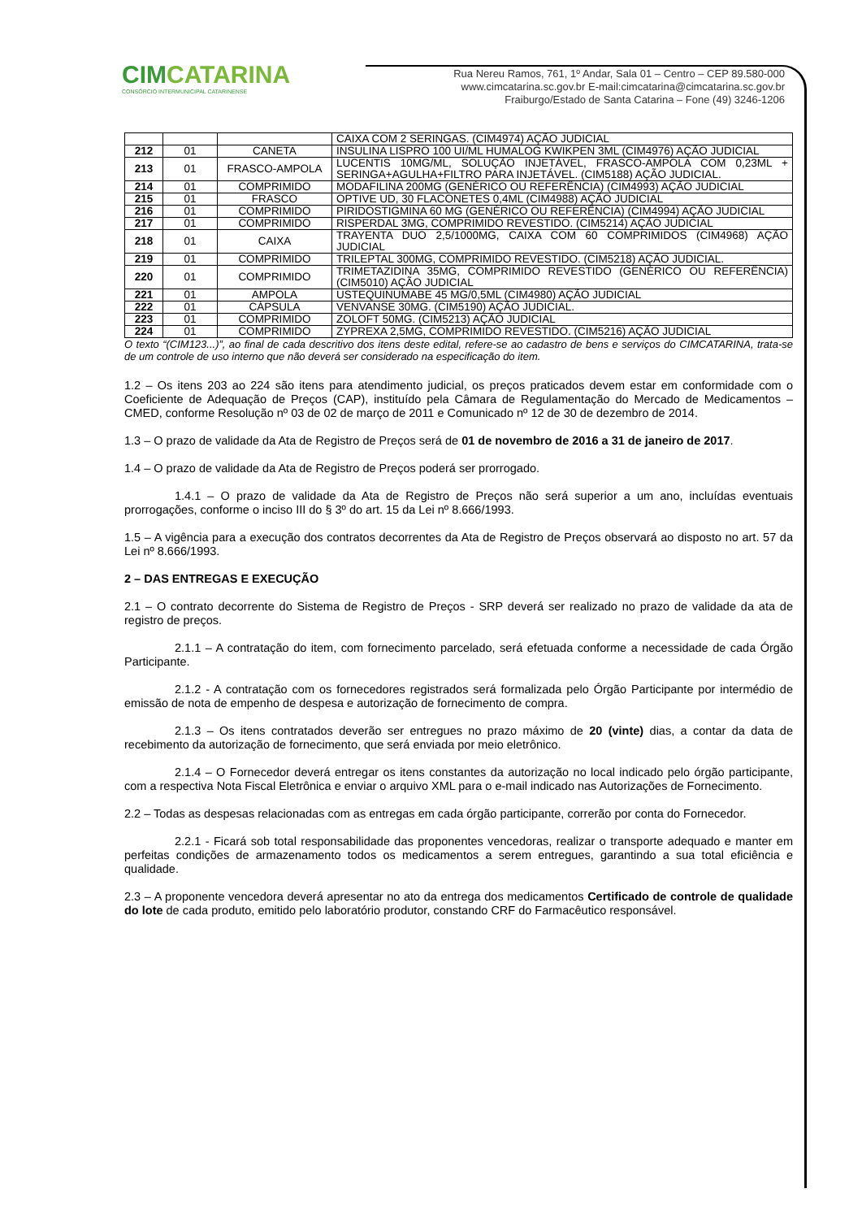CIMCATARINA
CONSÓRCIO INTERMUNICIPAL CATARINENSE
Rua Nereu Ramos, 761, 1º Andar, Sala 01 – Centro – CEP 89.580-000
www.cimcatarina.sc.gov.br E-mail:cimcatarina@cimcatarina.sc.gov.br
Fraiburgo/Estado de Santa Catarina – Fone (49) 3246-1206
| | | | CAIXA COM 2 SERINGAS. (CIM4974) AÇÃO JUDICIAL |
| 212 | 01 | CANETA | INSULINA LISPRO 100 UI/ML HUMALOG KWIKPEN 3ML (CIM4976) AÇÃO JUDICIAL |
| 213 | 01 | FRASCO-AMPOLA | LUCENTIS 10MG/ML, SOLUÇÃO INJETÁVEL, FRASCO-AMPOLA COM 0,23ML + SERINGA+AGULHA+FILTRO PARA INJETÁVEL. (CIM5188) AÇÃO JUDICIAL. |
| 214 | 01 | COMPRIMIDO | MODAFILINA 200MG (GENÉRICO OU REFERÊNCIA) (CIM4993) AÇÃO JUDICIAL |
| 215 | 01 | FRASCO | OPTIVE UD, 30 FLACONETES 0,4ML (CIM4988) AÇÃO JUDICIAL |
| 216 | 01 | COMPRIMIDO | PIRIDOSTIGMINA 60 MG (GENÉRICO OU REFERÊNCIA) (CIM4994) AÇÃO JUDICIAL |
| 217 | 01 | COMPRIMIDO | RISPERDAL 3MG, COMPRIMIDO REVESTIDO. (CIM5214) AÇÃO JUDICIAL |
| 218 | 01 | CAIXA | TRAYENTA DUO 2,5/1000MG, CAIXA COM 60 COMPRIMIDOS (CIM4968) AÇÃO JUDICIAL |
| 219 | 01 | COMPRIMIDO | TRILEPTAL 300MG, COMPRIMIDO REVESTIDO. (CIM5218) AÇÃO JUDICIAL. |
| 220 | 01 | COMPRIMIDO | TRIMETAZIDINA 35MG, COMPRIMIDO REVESTIDO (GENÉRICO OU REFERÊNCIA) (CIM5010) AÇÃO JUDICIAL |
| 221 | 01 | AMPOLA | USTEQUINUMABE 45 MG/0,5ML (CIM4980) AÇÃO JUDICIAL |
| 222 | 01 | CÁPSULA | VENVANSE 30MG. (CIM5190) AÇÃO JUDICIAL. |
| 223 | 01 | COMPRIMIDO | ZOLOFT 50MG. (CIM5213) AÇÃO JUDICIAL |
| 224 | 01 | COMPRIMIDO | ZYPREXA 2,5MG, COMPRIMIDO REVESTIDO. (CIM5216) AÇÃO JUDICIAL |
O texto “(CIM123...)”, ao final de cada descritivo dos itens deste edital, refere-se ao cadastro de bens e serviços do CIMCATARINA, trata-se de um controle de uso interno que não deverá ser considerado na especificação do item.
1.2 – Os itens 203 ao 224 são itens para atendimento judicial, os preços praticados devem estar em conformidade com o Coeficiente de Adequação de Preços (CAP), instituído pela Câmara de Regulamentação do Mercado de Medicamentos – CMED, conforme Resolução nº 03 de 02 de março de 2011 e Comunicado nº 12 de 30 de dezembro de 2014.
1.3 – O prazo de validade da Ata de Registro de Preços será de 01 de novembro de 2016 a 31 de janeiro de 2017.
1.4 – O prazo de validade da Ata de Registro de Preços poderá ser prorrogado.
1.4.1 – O prazo de validade da Ata de Registro de Preços não será superior a um ano, incluídas eventuais prorrogações, conforme o inciso III do § 3º do art. 15 da Lei nº 8.666/1993.
1.5 – A vigência para a execução dos contratos decorrentes da Ata de Registro de Preços observará ao disposto no art. 57 da Lei nº 8.666/1993.
2 – DAS ENTREGAS E EXECUÇÃO
2.1 – O contrato decorrente do Sistema de Registro de Preços - SRP deverá ser realizado no prazo de validade da ata de registro de preços.
2.1.1 – A contratação do item, com fornecimento parcelado, será efetuada conforme a necessidade de cada Órgão Participante.
2.1.2 - A contratação com os fornecedores registrados será formalizada pelo Órgão Participante por intermédio de emissão de nota de empenho de despesa e autorização de fornecimento de compra.
2.1.3 – Os itens contratados deverão ser entregues no prazo máximo de 20 (vinte) dias, a contar da data de recebimento da autorização de fornecimento, que será enviada por meio eletrônico.
2.1.4 – O Fornecedor deverá entregar os itens constantes da autorização no local indicado pelo órgão participante, com a respectiva Nota Fiscal Eletrônica e enviar o arquivo XML para o e-mail indicado nas Autorizações de Fornecimento.
2.2 – Todas as despesas relacionadas com as entregas em cada órgão participante, correrão por conta do Fornecedor.
2.2.1 - Ficará sob total responsabilidade das proponentes vencedoras, realizar o transporte adequado e manter em perfeitas condições de armazenamento todos os medicamentos a serem entregues, garantindo a sua total eficiência e qualidade.
2.3 – A proponente vencedora deverá apresentar no ato da entrega dos medicamentos Certificado de controle de qualidade do lote de cada produto, emitido pelo laboratório produtor, constando CRF do Farmacêutico responsável.